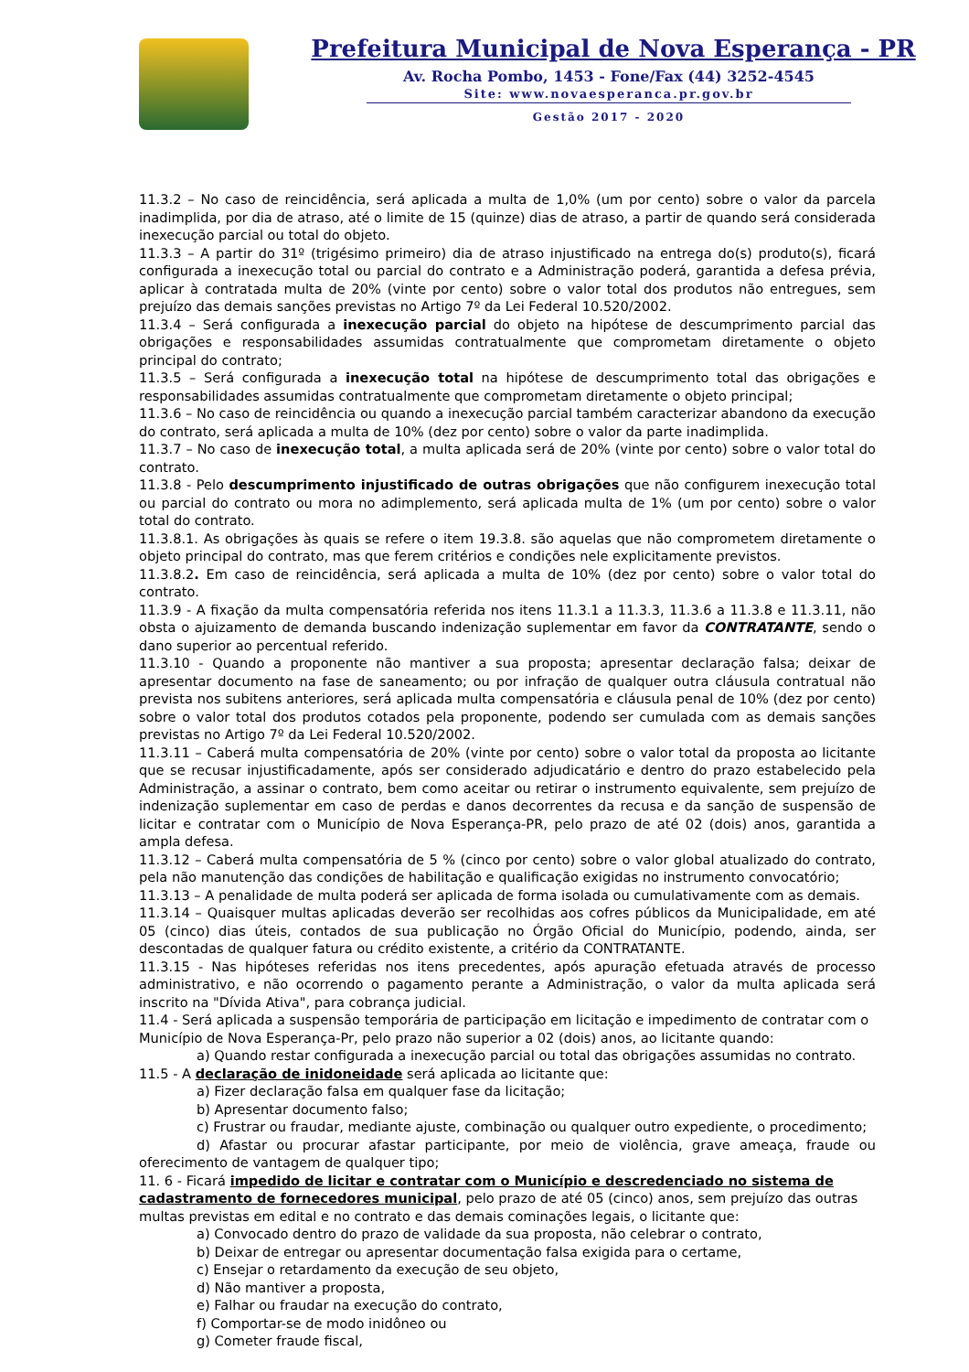Prefeitura Municipal de Nova Esperança - PR
Av. Rocha Pombo, 1453 - Fone/Fax (44) 3252-4545
Site: www.novaesperanca.pr.gov.br
Gestão 2017 - 2020
11.3.2 – No caso de reincidência, será aplicada a multa de 1,0% (um por cento) sobre o valor da parcela inadimplida, por dia de atraso, até o limite de 15 (quinze) dias de atraso, a partir de quando será considerada inexecução parcial ou total do objeto.
11.3.3 – A partir do 31º (trigésimo primeiro) dia de atraso injustificado na entrega do(s) produto(s), ficará configurada a inexecução total ou parcial do contrato e a Administração poderá, garantida a defesa prévia, aplicar à contratada multa de 20% (vinte por cento) sobre o valor total dos produtos não entregues, sem prejuízo das demais sanções previstas no Artigo 7º da Lei Federal 10.520/2002.
11.3.4 – Será configurada a inexecução parcial do objeto na hipótese de descumprimento parcial das obrigações e responsabilidades assumidas contratualmente que comprometam diretamente o objeto principal do contrato;
11.3.5 – Será configurada a inexecução total na hipótese de descumprimento total das obrigações e responsabilidades assumidas contratualmente que comprometam diretamente o objeto principal;
11.3.6 – No caso de reincidência ou quando a inexecução parcial também caracterizar abandono da execução do contrato, será aplicada a multa de 10% (dez por cento) sobre o valor da parte inadimplida.
11.3.7 – No caso de inexecução total, a multa aplicada será de 20% (vinte por cento) sobre o valor total do contrato.
11.3.8 - Pelo descumprimento injustificado de outras obrigações que não configurem inexecução total ou parcial do contrato ou mora no adimplemento, será aplicada multa de 1% (um por cento) sobre o valor total do contrato.
11.3.8.1. As obrigações às quais se refere o item 19.3.8. são aquelas que não comprometem diretamente o objeto principal do contrato, mas que ferem critérios e condições nele explicitamente previstos.
11.3.8.2. Em caso de reincidência, será aplicada a multa de 10% (dez por cento) sobre o valor total do contrato.
11.3.9 - A fixação da multa compensatória referida nos itens 11.3.1 a 11.3.3, 11.3.6 a 11.3.8 e 11.3.11, não obsta o ajuizamento de demanda buscando indenização suplementar em favor da CONTRATANTE, sendo o dano superior ao percentual referido.
11.3.10 - Quando a proponente não mantiver a sua proposta; apresentar declaração falsa; deixar de apresentar documento na fase de saneamento; ou por infração de qualquer outra cláusula contratual não prevista nos subitens anteriores, será aplicada multa compensatória e cláusula penal de 10% (dez por cento) sobre o valor total dos produtos cotados pela proponente, podendo ser cumulada com as demais sanções previstas no Artigo 7º da Lei Federal 10.520/2002.
11.3.11 – Caberá multa compensatória de 20% (vinte por cento) sobre o valor total da proposta ao licitante que se recusar injustificadamente, após ser considerado adjudicatário e dentro do prazo estabelecido pela Administração, a assinar o contrato, bem como aceitar ou retirar o instrumento equivalente, sem prejuízo de indenização suplementar em caso de perdas e danos decorrentes da recusa e da sanção de suspensão de licitar e contratar com o Município de Nova Esperança-PR, pelo prazo de até 02 (dois) anos, garantida a ampla defesa.
11.3.12 – Caberá multa compensatória de 5 % (cinco por cento) sobre o valor global atualizado do contrato, pela não manutenção das condições de habilitação e qualificação exigidas no instrumento convocatório;
11.3.13 – A penalidade de multa poderá ser aplicada de forma isolada ou cumulativamente com as demais.
11.3.14 – Quaisquer multas aplicadas deverão ser recolhidas aos cofres públicos da Municipalidade, em até 05 (cinco) dias úteis, contados de sua publicação no Órgão Oficial do Município, podendo, ainda, ser descontadas de qualquer fatura ou crédito existente, a critério da CONTRATANTE.
11.3.15 - Nas hipóteses referidas nos itens precedentes, após apuração efetuada através de processo administrativo, e não ocorrendo o pagamento perante a Administração, o valor da multa aplicada será inscrito na "Dívida Ativa", para cobrança judicial.
11.4 - Será aplicada a suspensão temporária de participação em licitação e impedimento de contratar com o Município de Nova Esperança-Pr, pelo prazo não superior a 02 (dois) anos, ao licitante quando:
a) Quando restar configurada a inexecução parcial ou total das obrigações assumidas no contrato.
11.5 - A declaração de inidoneidade será aplicada ao licitante que:
a) Fizer declaração falsa em qualquer fase da licitação;
b) Apresentar documento falso;
c) Frustrar ou fraudar, mediante ajuste, combinação ou qualquer outro expediente, o procedimento;
d) Afastar ou procurar afastar participante, por meio de violência, grave ameaça, fraude ou oferecimento de vantagem de qualquer tipo;
11. 6 - Ficará impedido de licitar e contratar com o Município e descredenciado no sistema de cadastramento de fornecedores municipal, pelo prazo de até 05 (cinco) anos, sem prejuízo das outras multas previstas em edital e no contrato e das demais cominações legais, o licitante que:
a) Convocado dentro do prazo de validade da sua proposta, não celebrar o contrato,
b) Deixar de entregar ou apresentar documentação falsa exigida para o certame,
c) Ensejar o retardamento da execução de seu objeto,
d) Não mantiver a proposta,
e) Falhar ou fraudar na execução do contrato,
f) Comportar-se de modo inidôneo ou
g) Cometer fraude fiscal,